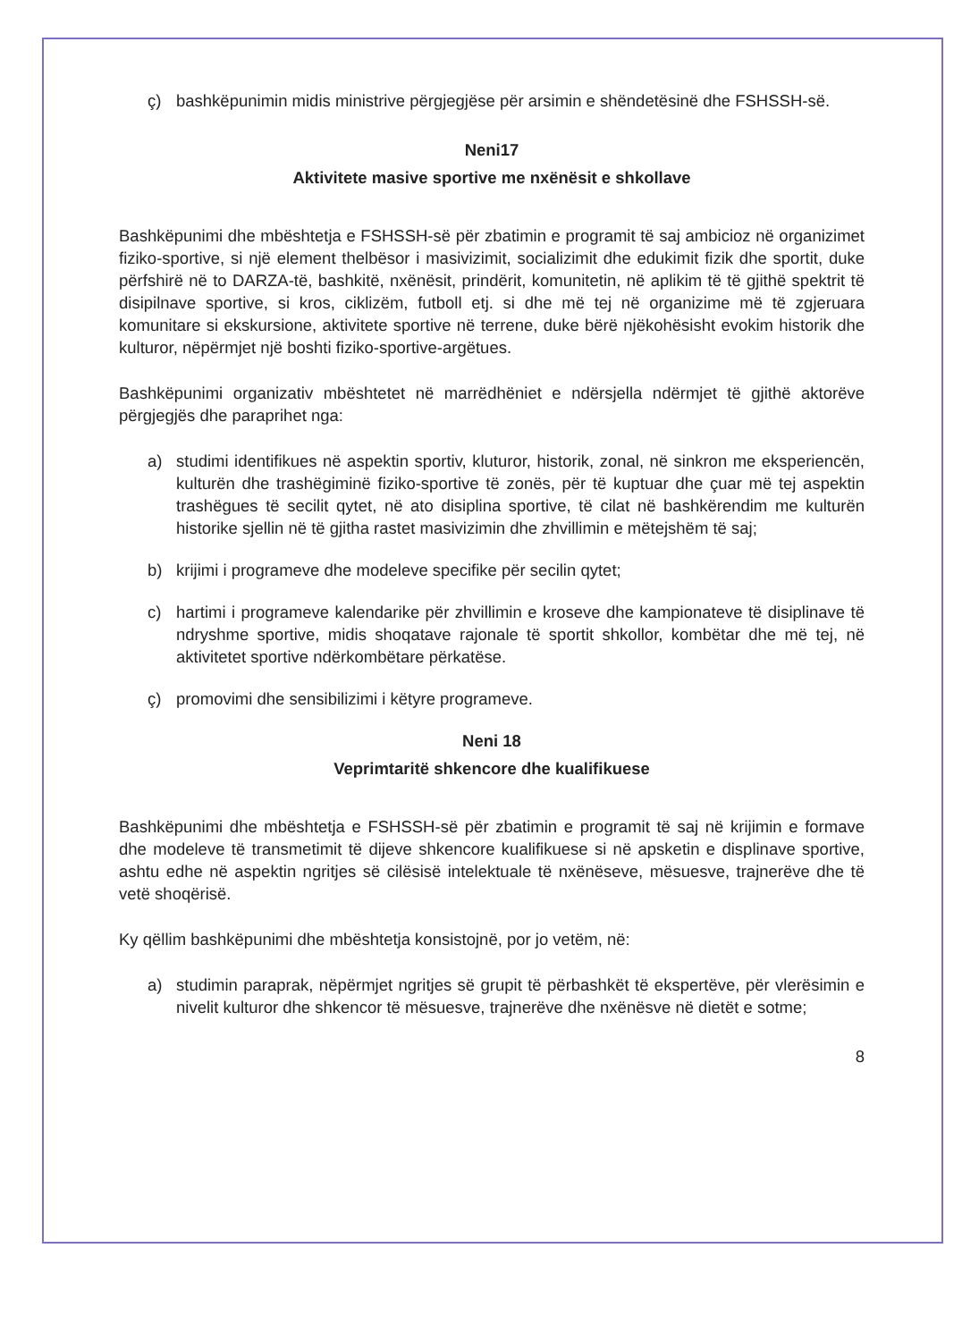ç) bashkëpunimin midis ministrive përgjegjëse për arsimin e shëndetësinë dhe FSHSSH-së.
Neni17
Aktivitete masive sportive me nxënësit e shkollave
Bashkëpunimi dhe mbështetja e FSHSSH-së për zbatimin e programit të saj ambicioz në organizimet fiziko-sportive, si një element thelbësor i masivizimit, socializimit dhe edukimit fizik dhe sportit, duke përfshirë në to DARZA-të, bashkitë, nxënësit, prindërit, komunitetin, në aplikim të të gjithë spektrit të disipilnave sportive, si kros, ciklizëm, futboll etj. si dhe më tej në organizime më të zgjeruara komunitare si ekskursione, aktivitete sportive në terrene, duke bërë njëkohësisht evokim historik dhe kulturor, nëpërmjet një boshti fiziko-sportive-argëtues.
Bashkëpunimi organizativ mbështetet në marrëdhëniet e ndërsjella ndërmjet të gjithë aktorëve përgjegjës dhe paraprihet nga:
a) studimi identifikues në aspektin sportiv, kluturor, historik, zonal, në sinkron me eksperiencën, kulturën dhe trashëgiminë fiziko-sportive të zonës, për të kuptuar dhe çuar më tej aspektin trashëgues të secilit qytet, në ato disiplina sportive, të cilat në bashkërendim me kulturën historike sjellin në të gjitha rastet masivizimin dhe zhvillimin e mëtejshëm të saj;
b) krijimi i programeve dhe modeleve specifike për secilin qytet;
c) hartimi i programeve kalendarike për zhvillimin e kroseve dhe kampionateve të disiplinave të ndryshme sportive, midis shoqatave rajonale të sportit shkollor, kombëtar dhe më tej, në aktivitetet sportive ndërkombëtare përkatëse.
ç) promovimi dhe sensibilizimi i këtyre programeve.
Neni 18
Veprimtaritë shkencore dhe kualifikuese
Bashkëpunimi dhe mbështetja e FSHSSH-së për zbatimin e programit të saj në krijimin e formave dhe modeleve të transmetimit të dijeve shkencore kualifikuese si në apsketin e displinave sportive, ashtu edhe në aspektin ngritjes së cilësisë intelektuale të nxënëseve, mësuesve, trajnerëve dhe të vetë shoqërisë.
Ky qëllim bashkëpunimi dhe mbështetja konsistojnë, por jo vetëm, në:
a) studimin paraprak, nëpërmjet ngritjes së grupit të përbashkët të ekspertëve, për vlerësimin e nivelit kulturor dhe shkencor të mësuesve, trajnerëve dhe nxënësve në dietët e sotme;
8